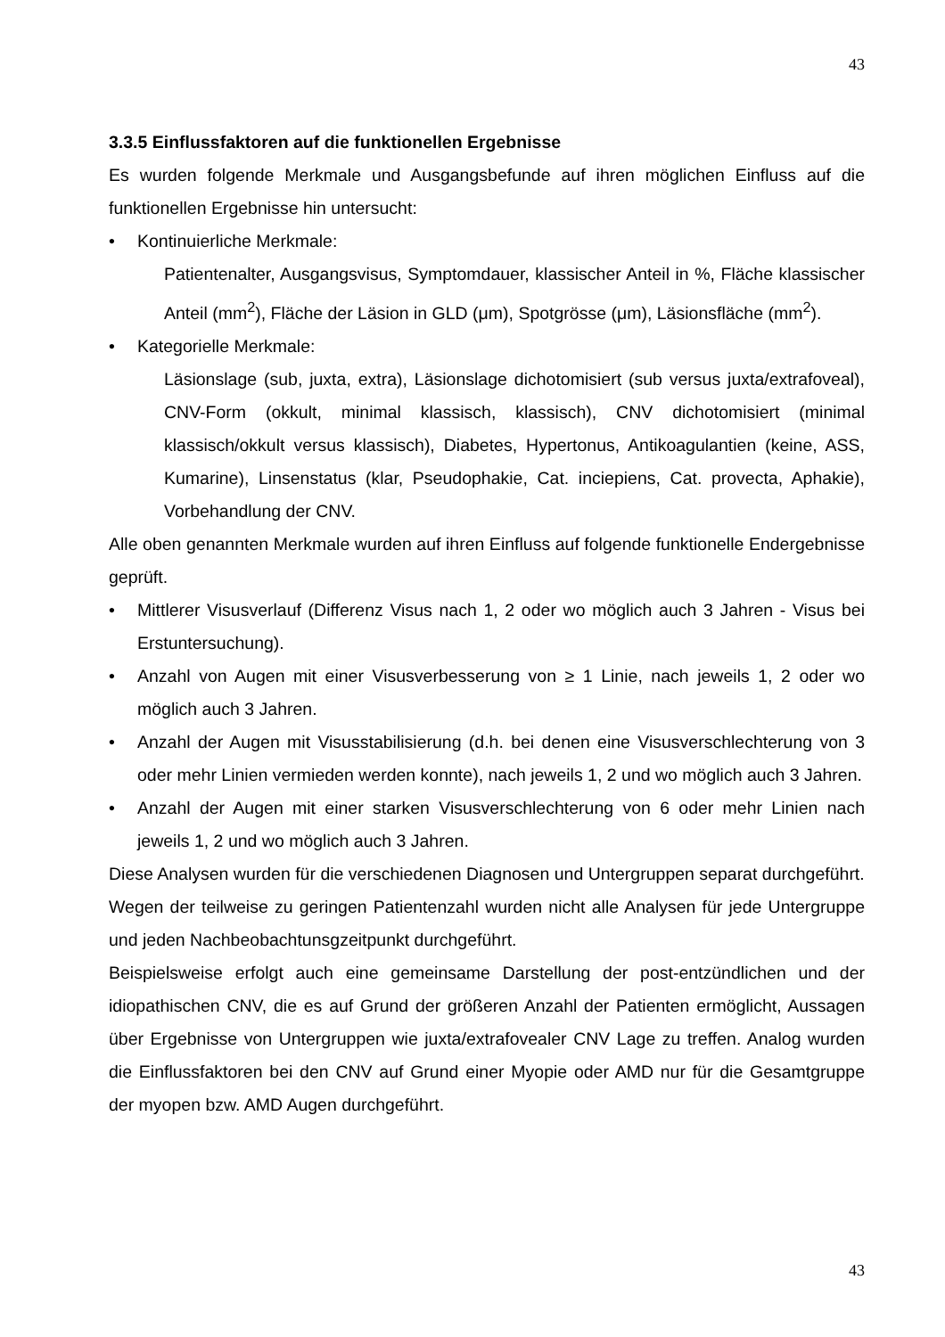43
3.3.5 Einflussfaktoren auf die funktionellen Ergebnisse
Es wurden folgende Merkmale und Ausgangsbefunde auf ihren möglichen Einfluss auf die funktionellen Ergebnisse hin untersucht:
• Kontinuierliche Merkmale:
Patientenalter, Ausgangsvisus, Symptomdauer, klassischer Anteil in %, Fläche klassischer Anteil (mm<sup>2</sup>), Fläche der Läsion in GLD (μm), Spotgrösse (μm), Läsionsfläche (mm<sup>2</sup>).
• Kategorielle Merkmale:
Läsionslage (sub, juxta, extra), Läsionslage dichotomisiert (sub versus juxta/extrafoveal), CNV-Form (okkult, minimal klassisch, klassisch), CNV dichotomisiert (minimal klassisch/okkult versus klassisch), Diabetes, Hypertonus, Antikoagulantien (keine, ASS, Kumarine), Linsenstatus (klar, Pseudophakie, Cat. inciepiens, Cat. provecta, Aphakie), Vorbehandlung der CNV.
Alle oben genannten Merkmale wurden auf ihren Einfluss auf folgende funktionelle Endergebnisse geprüft.
• Mittlerer Visusverlauf (Differenz Visus nach 1, 2 oder wo möglich auch 3 Jahren - Visus bei Erstuntersuchung).
• Anzahl von Augen mit einer Visusverbesserung von ≥ 1 Linie, nach jeweils 1, 2 oder wo möglich auch 3 Jahren.
• Anzahl der Augen mit Visusstabilisierung (d.h. bei denen eine Visusverschlechterung von 3 oder mehr Linien vermieden werden konnte), nach jeweils 1, 2 und wo möglich auch 3 Jahren.
• Anzahl der Augen mit einer starken Visusverschlechterung von 6 oder mehr Linien nach jeweils 1, 2 und wo möglich auch 3 Jahren.
Diese Analysen wurden für die verschiedenen Diagnosen und Untergruppen separat durchgeführt.
Wegen der teilweise zu geringen Patientenzahl wurden nicht alle Analysen für jede Untergruppe und jeden Nachbeobachtunsgzeitpunkt durchgeführt.
Beispielsweise erfolgt auch eine gemeinsame Darstellung der post-entzündlichen und der idiopathischen CNV, die es auf Grund der größeren Anzahl der Patienten ermöglicht, Aussagen über Ergebnisse von Untergruppen wie juxta/extrafovealer CNV Lage zu treffen. Analog wurden die Einflussfaktoren bei den CNV auf Grund einer Myopie oder AMD nur für die Gesamtgruppe der myopen bzw. AMD Augen durchgeführt.
43